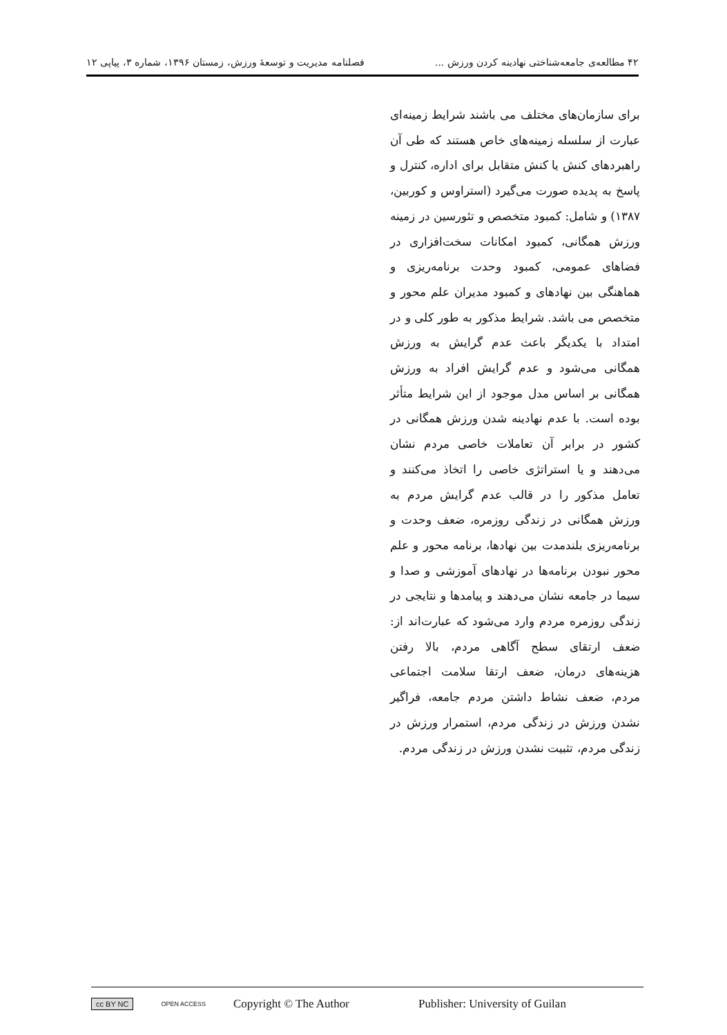۴۲ مطالعه‌ی جامعه‌شناختی نهادینه کردن ورزش ... فصلنامه مدیریت و توسعهٔ ورزش، زمستان ۱۳۹۶، شماره ۳، پیاپی ۱۲
برای سازمان‌های مختلف می باشند شرایط زمینه‌ای عبارت از سلسله زمینه‌های خاص هستند که طی آن راهبردهای کنش یا کنش متقابل برای اداره، کنترل و پاسخ به پدیده صورت می‌گیرد (استراوس و کوربین، ۱۳۸۷) و شامل: کمبود متخصص و تئورسین در زمینه ورزش همگانی، کمبود امکانات سخت‌افزاری در فضاهای عمومی، کمبود وحدت برنامه‌ریزی و هماهنگی بین نهادهای و کمبود مدیران علم محور و متخصص می باشد. شرایط مذکور به طور کلی و در امتداد با یکدیگر باعث عدم گرایش به ورزش همگانی می‌شود و عدم گرایش افراد به ورزش همگانی بر اساس مدل موجود از این شرایط متأثر بوده است. با عدم نهادینه شدن ورزش همگانی در کشور در برابر آن تعاملات خاصی مردم نشان می‌دهند و یا استراتژی خاصی را اتخاذ می‌کنند و تعامل مذکور را در قالب عدم گرایش مردم به ورزش همگانی در زندگی روزمره، ضعف وحدت و برنامه‌ریزی بلندمدت بین نهادها، برنامه محور و علم محور نبودن برنامه‌ها در نهادهای آموزشی و صدا و سیما در جامعه نشان می‌دهند و پیامدها و نتایجی در زندگی روزمره مردم وارد می‌شود که عبارت‌اند از: ضعف ارتقای سطح آگاهی مردم، بالا رفتن هزینه‌های درمان، ضعف ارتقا سلامت اجتماعی مردم، ضعف نشاط داشتن مردم جامعه، فراگیر نشدن ورزش در زندگی مردم، استمرار ورزش در زندگی مردم، تثبیت نشدن ورزش در زندگی مردم.
cc BY NC OPEN ACCESS Copyright © The Author Publisher: University of Guilan